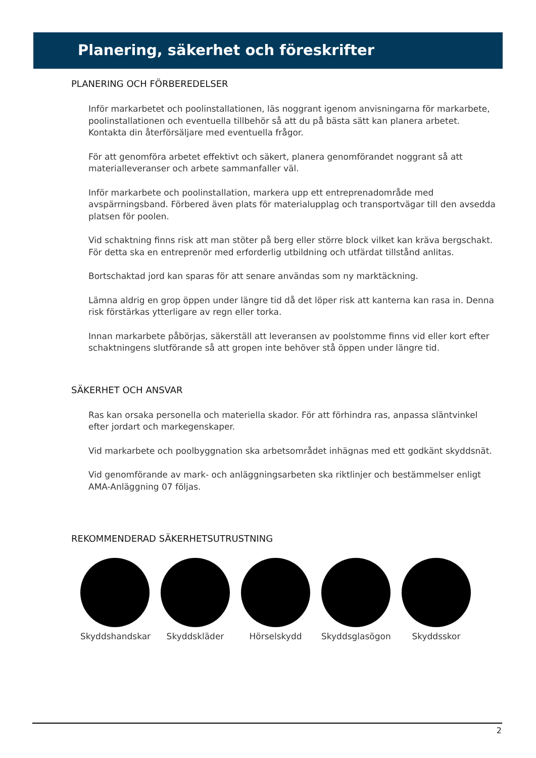Planering, säkerhet och föreskrifter
PLANERING OCH FÖRBEREDELSER
Inför markarbetet och poolinstallationen, läs noggrant igenom anvisningarna för markarbete, poolinstallationen och eventuella tillbehör så att du på bästa sätt kan planera arbetet. Kontakta din återförsäljare med eventuella frågor.
För att genomföra arbetet effektivt och säkert, planera genomförandet noggrant så att materialleveranser och arbete sammanfaller väl.
Inför markarbete och poolinstallation, markera upp ett entreprenadområde med avspärrningsband. Förbered även plats för materialupplag och transportvägar till den avsedda platsen för poolen.
Vid schaktning finns risk att man stöter på berg eller större block vilket kan kräva bergschakt. För detta ska en entreprenör med erforderlig utbildning och utfärdat tillstånd anlitas.
Bortschaktad jord kan sparas för att senare användas som ny marktäckning.
Lämna aldrig en grop öppen under längre tid då det löper risk att kanterna kan rasa in. Denna risk förstärkas ytterligare av regn eller torka.
Innan markarbete påbörjas, säkerställ att leveransen av poolstomme finns vid eller kort efter schaktningens slutförande så att gropen inte behöver stå öppen under längre tid.
SÄKERHET OCH ANSVAR
Ras kan orsaka personella och materiella skador. För att förhindra ras, anpassa släntvinkel efter jordart och markegenskaper.
Vid markarbete och poolbyggnation ska arbetsområdet inhägnas med ett godkänt skyddsnät.
Vid genomförande av mark- och anläggningsarbeten ska riktlinjer och bestämmelser enligt AMA-Anläggning 07 följas.
REKOMMENDERAD SÄKERHETSUTRUSTNING
Skyddshandskar
Skyddskläder Hörselskydd Skyddsglasögon
Skyddsskor
2